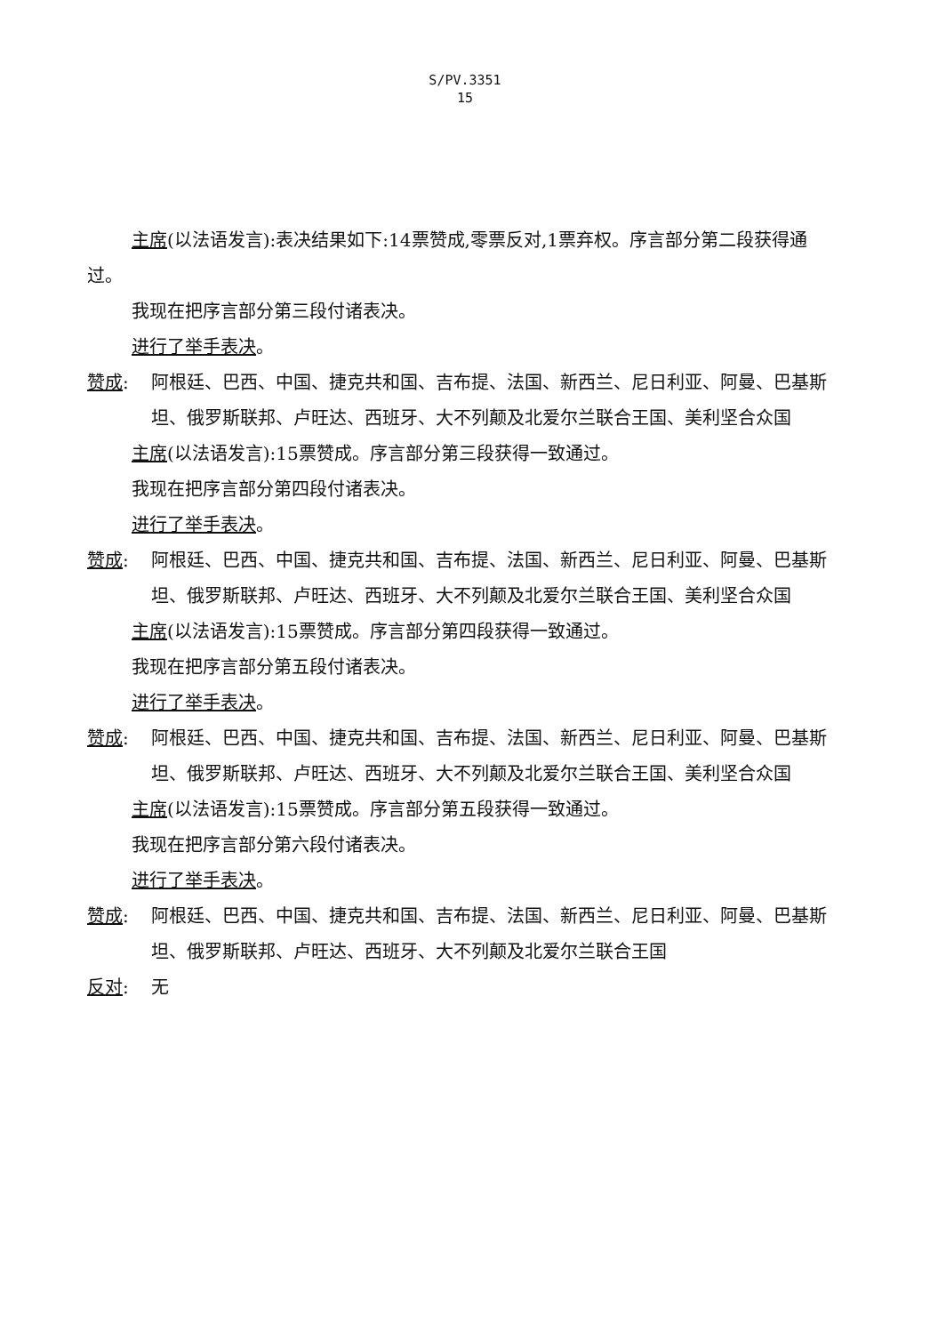S/PV.3351
15
主席(以法语发言):表决结果如下:14票赞成,零票反对,1票弃权。序言部分第二段获得通过。
我现在把序言部分第三段付诸表决。
进行了举手表决。
赞成: 阿根廷、巴西、中国、捷克共和国、吉布提、法国、新西兰、尼日利亚、阿曼、巴基斯坦、俄罗斯联邦、卢旺达、西班牙、大不列颠及北爱尔兰联合王国、美利坚合众国
主席(以法语发言):15票赞成。序言部分第三段获得一致通过。
我现在把序言部分第四段付诸表决。
进行了举手表决。
赞成: 阿根廷、巴西、中国、捷克共和国、吉布提、法国、新西兰、尼日利亚、阿曼、巴基斯坦、俄罗斯联邦、卢旺达、西班牙、大不列颠及北爱尔兰联合王国、美利坚合众国
主席(以法语发言):15票赞成。序言部分第四段获得一致通过。
我现在把序言部分第五段付诸表决。
进行了举手表决。
赞成: 阿根廷、巴西、中国、捷克共和国、吉布提、法国、新西兰、尼日利亚、阿曼、巴基斯坦、俄罗斯联邦、卢旺达、西班牙、大不列颠及北爱尔兰联合王国、美利坚合众国
主席(以法语发言):15票赞成。序言部分第五段获得一致通过。
我现在把序言部分第六段付诸表决。
进行了举手表决。
赞成: 阿根廷、巴西、中国、捷克共和国、吉布提、法国、新西兰、尼日利亚、阿曼、巴基斯坦、俄罗斯联邦、卢旺达、西班牙、大不列颠及北爱尔兰联合王国
反对: 无